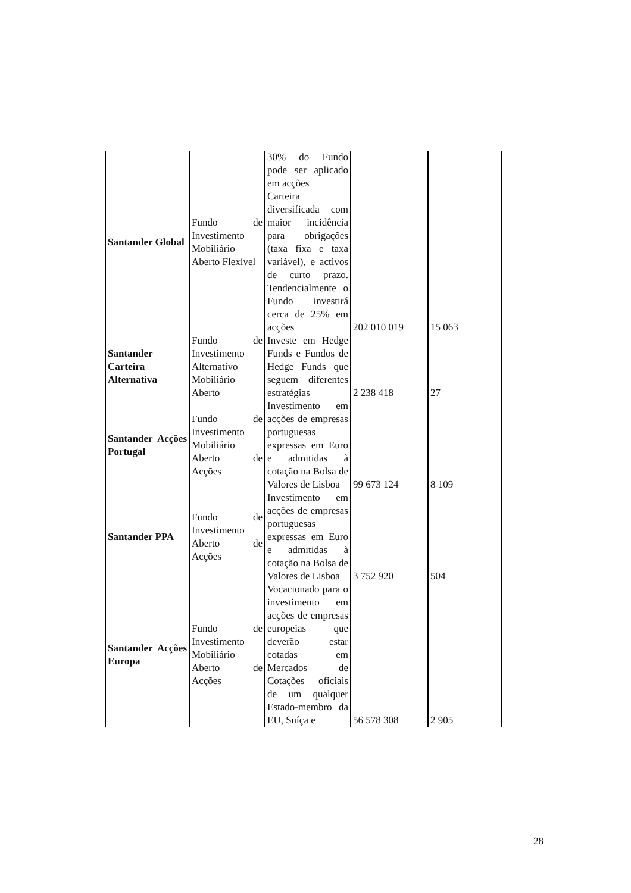| Santander Global | Fundo de Investimento Mobiliário Aberto Flexível | 30% do Fundo pode ser aplicado em acções Carteira diversificada com maior incidência para obrigações (taxa fixa e taxa variável), e activos de curto prazo. Tendencialmente o Fundo investirá cerca de 25% em acções | 202 010 019 | 15 063 |
| Santander Carteira Alternativa | Fundo de Investimento Alternativo Mobiliário Aberto | Investe em Hedge Funds e Fundos de Hedge Funds que seguem diferentes estratégias | 2 238 418 | 27 |
| Santander Acções Portugal | Fundo de Investimento Mobiliário Aberto de Acções | Investimento em acções de empresas portuguesas expressas em Euro e admitidas à cotação na Bolsa de Valores de Lisboa | 99 673 124 | 8 109 |
| Santander PPA | Fundo de Investimento Aberto de Acções | Investimento em acções de empresas portuguesas expressas em Euro e admitidas à cotação na Bolsa de Valores de Lisboa | 3 752 920 | 504 |
| Santander Acções Europa | Fundo de Investimento Mobiliário Aberto de Acções | Vocacionado para o investimento em acções de empresas europeias que deverão estar cotadas em Mercados de Cotações oficiais de um qualquer Estado-membro da EU, Suíça e | 56 578 308 | 2 905 |
28